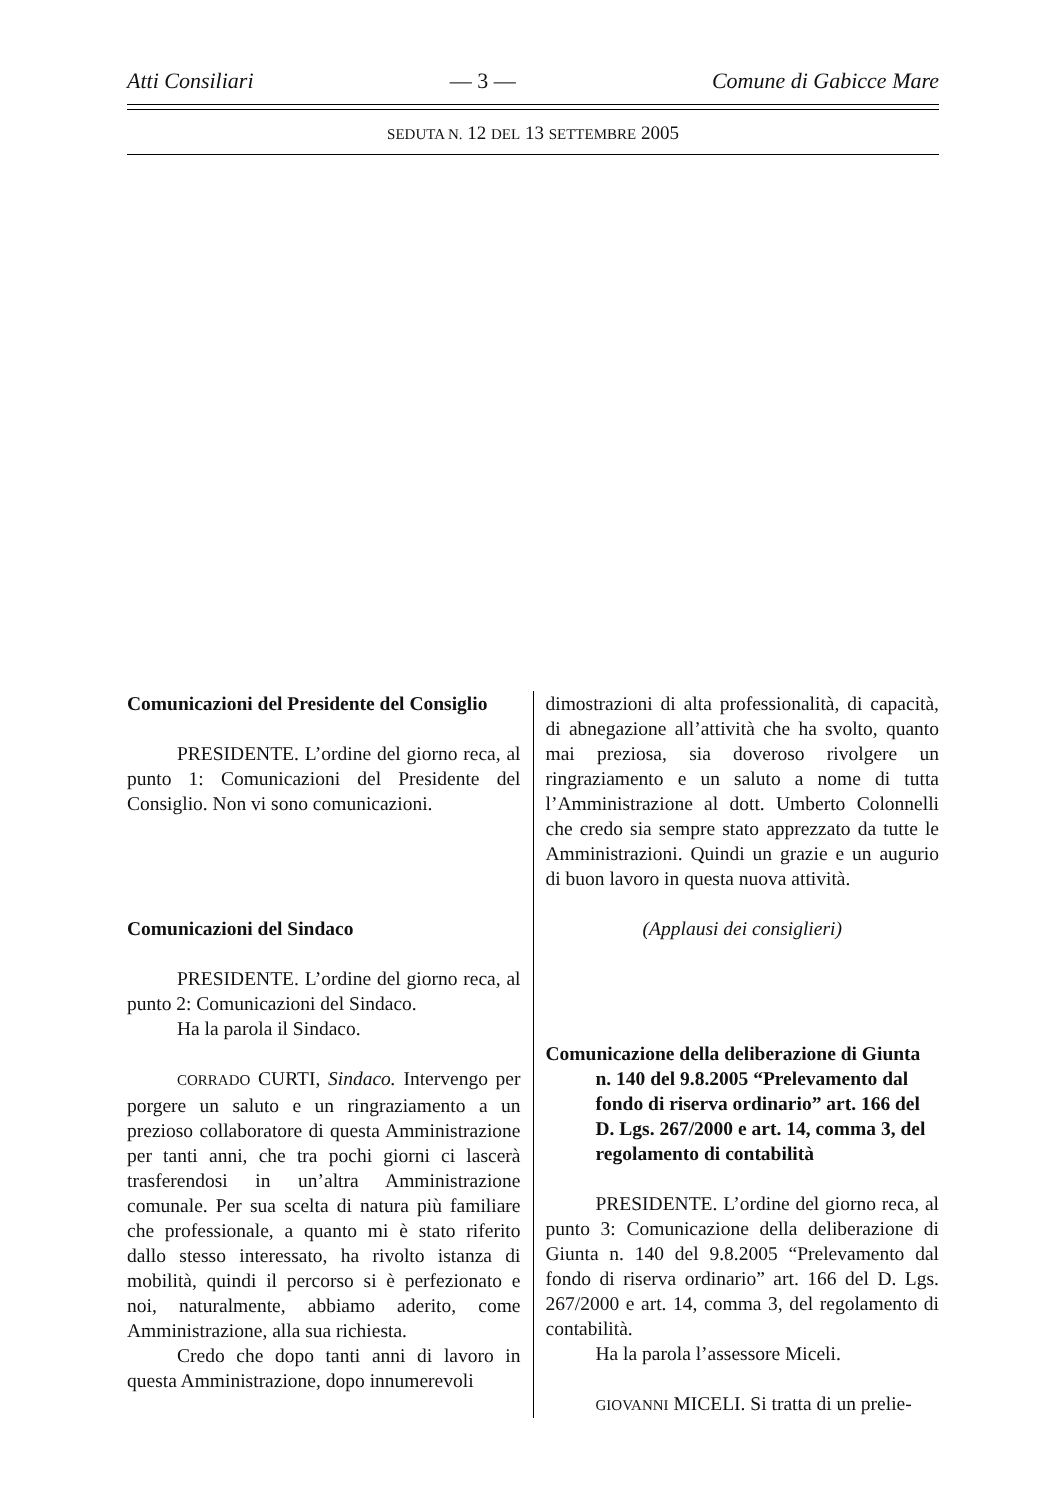Atti Consiliari — 3 — Comune di Gabicce Mare
SEDUTA N. 12 DEL 13 SETTEMBRE 2005
Comunicazioni del Presidente del Consiglio
PRESIDENTE. L’ordine del giorno reca, al punto 1: Comunicazioni del Presidente del Consiglio. Non vi sono comunicazioni.
Comunicazioni del Sindaco
PRESIDENTE. L’ordine del giorno reca, al punto 2: Comunicazioni del Sindaco.
Ha la parola il Sindaco.
CORRADO CURTI, Sindaco. Intervengo per porgere un saluto e un ringraziamento a un prezioso collaboratore di questa Amministrazione per tanti anni, che tra pochi giorni ci lascerà trasferendosi in un’altra Amministrazione comunale. Per sua scelta di natura più familiare che professionale, a quanto mi è stato riferito dallo stesso interessato, ha rivolto istanza di mobilità, quindi il percorso si è perfezionato e noi, naturalmente, abbiamo aderito, come Amministrazione, alla sua richiesta.
Credo che dopo tanti anni di lavoro in questa Amministrazione, dopo innumerevoli
dimostrazioni di alta professionalità, di capacità, di abnegazione all’attività che ha svolto, quanto mai preziosa, sia doveroso rivolgere un ringraziamento e un saluto a nome di tutta l’Amministrazione al dott. Umberto Colonnelli che credo sia sempre stato apprezzato da tutte le Amministrazioni. Quindi un grazie e un augurio di buon lavoro in questa nuova attività.
(Applausi dei consiglieri)
Comunicazione della deliberazione di Giunta n. 140 del 9.8.2005 “Prelevamento dal fondo di riserva ordinario” art. 166 del D. Lgs. 267/2000 e art. 14, comma 3, del regolamento di contabilità
PRESIDENTE. L’ordine del giorno reca, al punto 3: Comunicazione della deliberazione di Giunta n. 140 del 9.8.2005 “Prelevamento dal fondo di riserva ordinario” art. 166 del D. Lgs. 267/2000 e art. 14, comma 3, del regolamento di contabilità.
Ha la parola l’assessore Miceli.
GIOVANNI MICELI. Si tratta di un prelie-